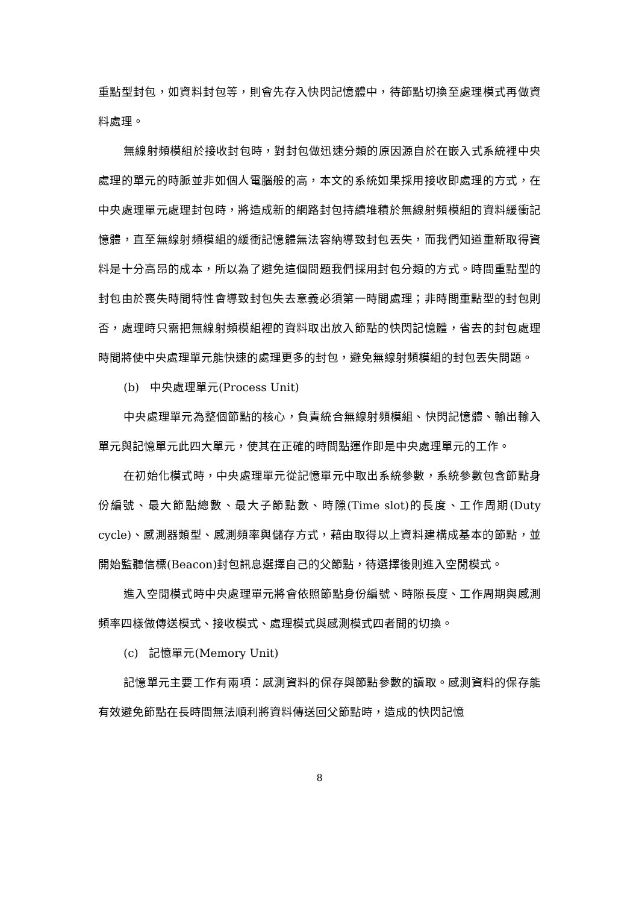重點型封包，如資料封包等，則會先存入快閃記憶體中，待節點切換至處理模式再做資料處理。
無線射頻模組於接收封包時，對封包做迅速分類的原因源自於在嵌入式系統裡中央處理的單元的時脈並非如個人電腦般的高，本文的系統如果採用接收即處理的方式，在中央處理單元處理封包時，將造成新的網路封包持續堆積於無線射頻模組的資料緩衝記憶體，直至無線射頻模組的緩衝記憶體無法容納導致封包丟失，而我們知道重新取得資料是十分高昂的成本，所以為了避免這個問題我們採用封包分類的方式。時間重點型的封包由於喪失時間特性會導致封包失去意義必須第一時間處理；非時間重點型的封包則否，處理時只需把無線射頻模組裡的資料取出放入節點的快閃記憶體，省去的封包處理時間將使中央處理單元能快速的處理更多的封包，避免無線射頻模組的封包丟失問題。
(b) 中央處理單元(Process Unit)
中央處理單元為整個節點的核心，負責統合無線射頻模組、快閃記憶體、輸出輸入單元與記憶單元此四大單元，使其在正確的時間點運作即是中央處理單元的工作。
在初始化模式時，中央處理單元從記憶單元中取出系統參數，系統參數包含節點身份編號、最大節點總數、最大子節點數、時隙(Time slot)的長度、工作周期(Duty cycle)、感測器類型、感測頻率與儲存方式，藉由取得以上資料建構成基本的節點，並開始監聽信標(Beacon)封包訊息選擇自己的父節點，待選擇後則進入空閒模式。
進入空閒模式時中央處理單元將會依照節點身份編號、時隙長度、工作周期與感測頻率四樣做傳送模式、接收模式、處理模式與感測模式四者間的切換。
(c) 記憶單元(Memory Unit)
記憶單元主要工作有兩項：感測資料的保存與節點參數的讀取。感測資料的保存能有效避免節點在長時間無法順利將資料傳送回父節點時，造成的快閃記憶
8